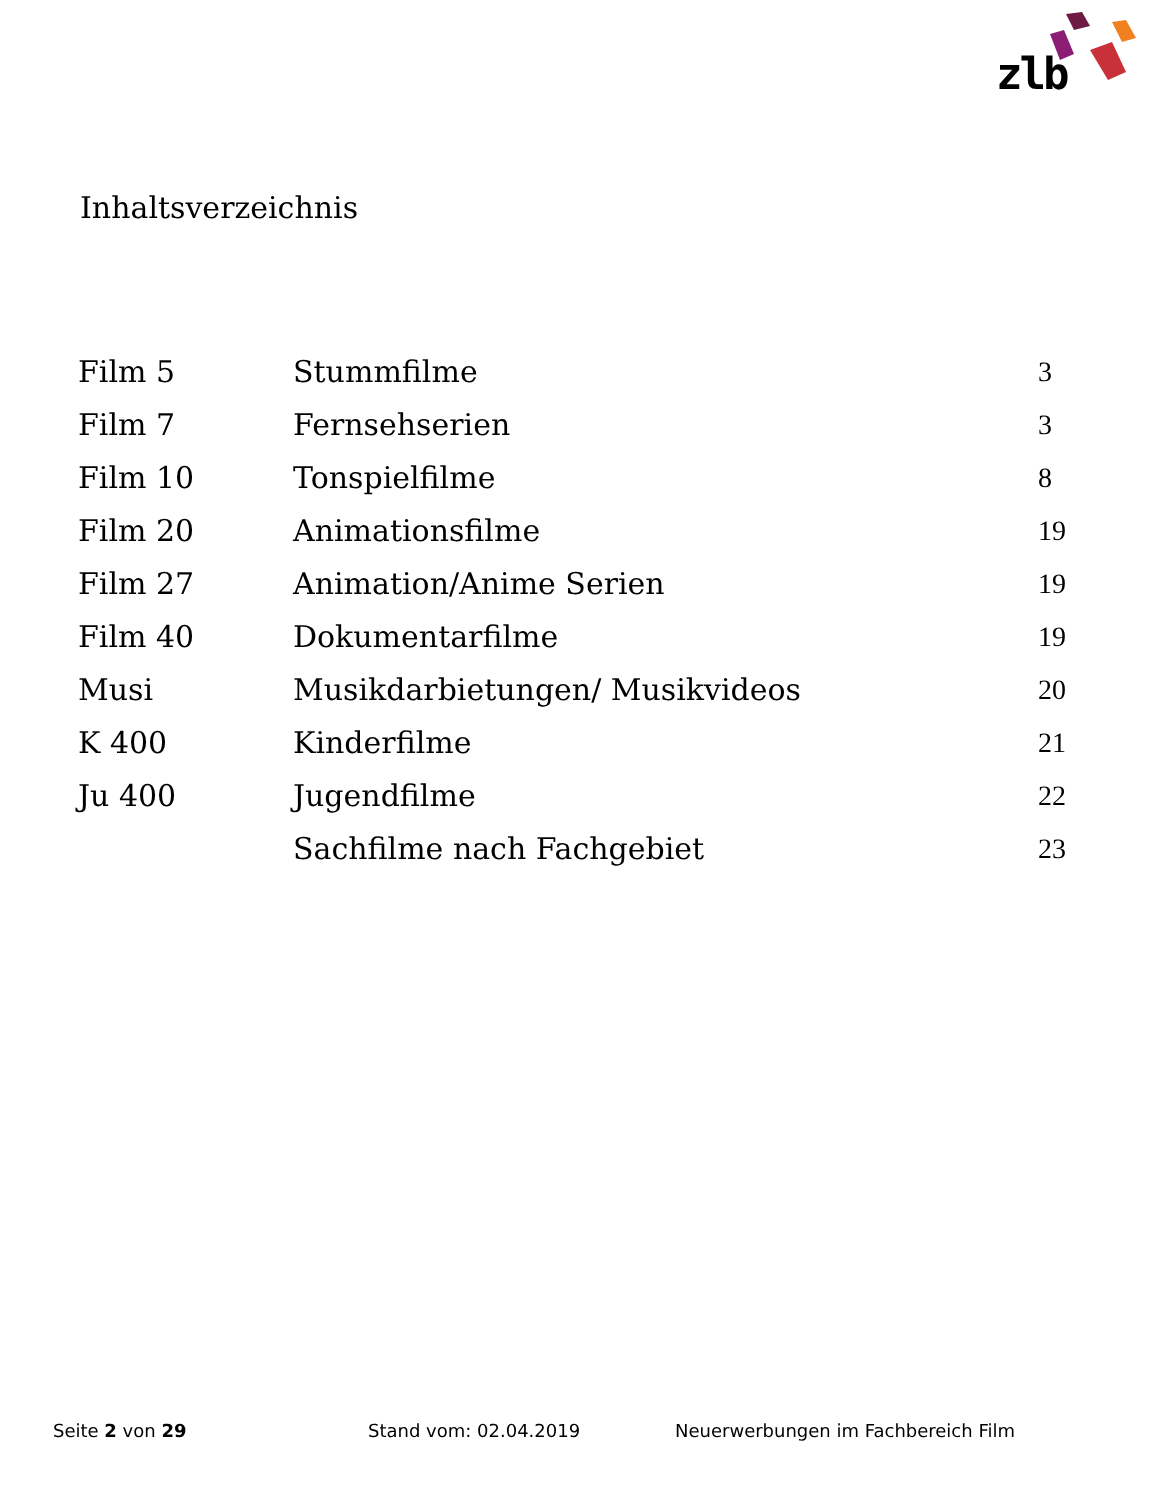zlb
Inhaltsverzeichnis
| Film 5 | Stummfilme | 3 |
| Film 7 | Fernsehserien | 3 |
| Film 10 | Tonspielfilme | 8 |
| Film 20 | Animationsfilme | 19 |
| Film 27 | Animation/Anime Serien | 19 |
| Film 40 | Dokumentarfilme | 19 |
| Musi | Musikdarbietungen/ Musikvideos | 20 |
| K 400 | Kinderfilme | 21 |
| Ju 400 | Jugendfilme | 22 |
| | Sachfilme nach Fachgebiet | 23 |
Seite 2 von 29 Stand vom: 02.04.2019 Neuerwerbungen im Fachbereich Film